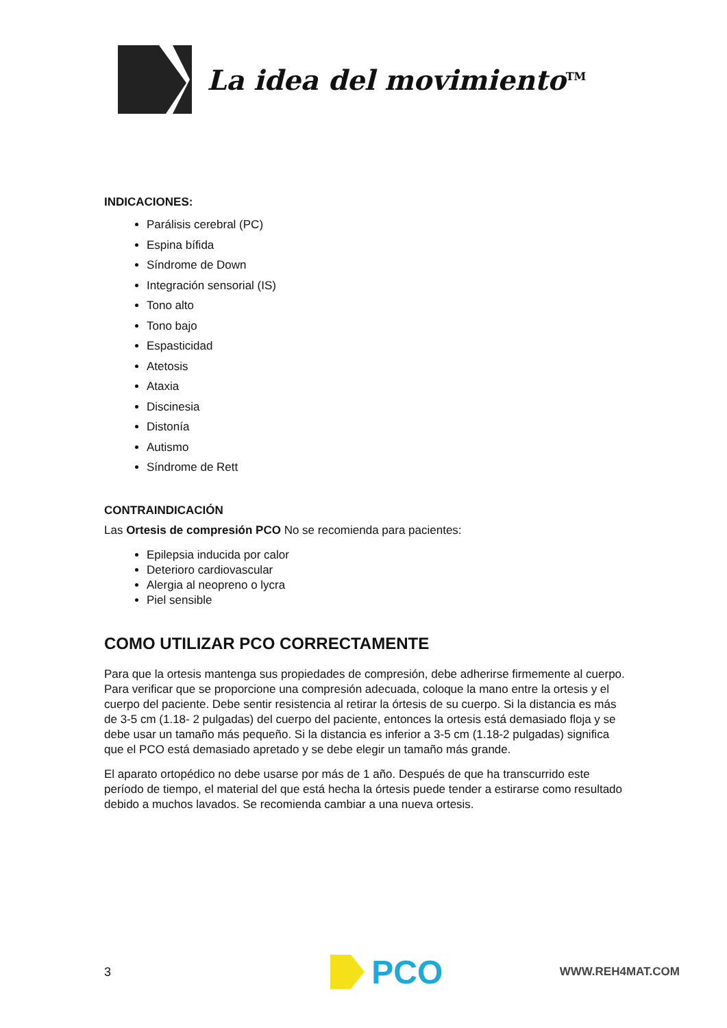La idea del movimiento<sup>TM</sup>
INDICACIONES:
Parálisis cerebral (PC)
Espina bífida
Síndrome de Down
Integración sensorial (IS)
Tono alto
Tono bajo
Espasticidad
Atetosis
Ataxia
Discinesia
Distonía
Autismo
Síndrome de Rett
CONTRAINDICACIÓN
Las Ortesis de compresión PCO No se recomienda para pacientes:
Epilepsia inducida por calor
Deterioro cardiovascular
Alergia al neopreno o lycra
Piel sensible
COMO UTILIZAR PCO CORRECTAMENTE
Para que la ortesis mantenga sus propiedades de compresión, debe adherirse firmemente al cuerpo. Para verificar que se proporcione una compresión adecuada, coloque la mano entre la ortesis y el cuerpo del paciente. Debe sentir resistencia al retirar la órtesis de su cuerpo. Si la distancia es más de 3-5 cm (1.18- 2 pulgadas) del cuerpo del paciente, entonces la ortesis está demasiado floja y se debe usar un tamaño más pequeño. Si la distancia es inferior a 3-5 cm (1.18-2 pulgadas) significa que el PCO está demasiado apretado y se debe elegir un tamaño más grande.
El aparato ortopédico no debe usarse por más de 1 año. Después de que ha transcurrido este período de tiempo, el material del que está hecha la órtesis puede tender a estirarse como resultado debido a muchos lavados. Se recomienda cambiar a una nueva ortesis.
3 PCO WWW.REH4MAT.COM